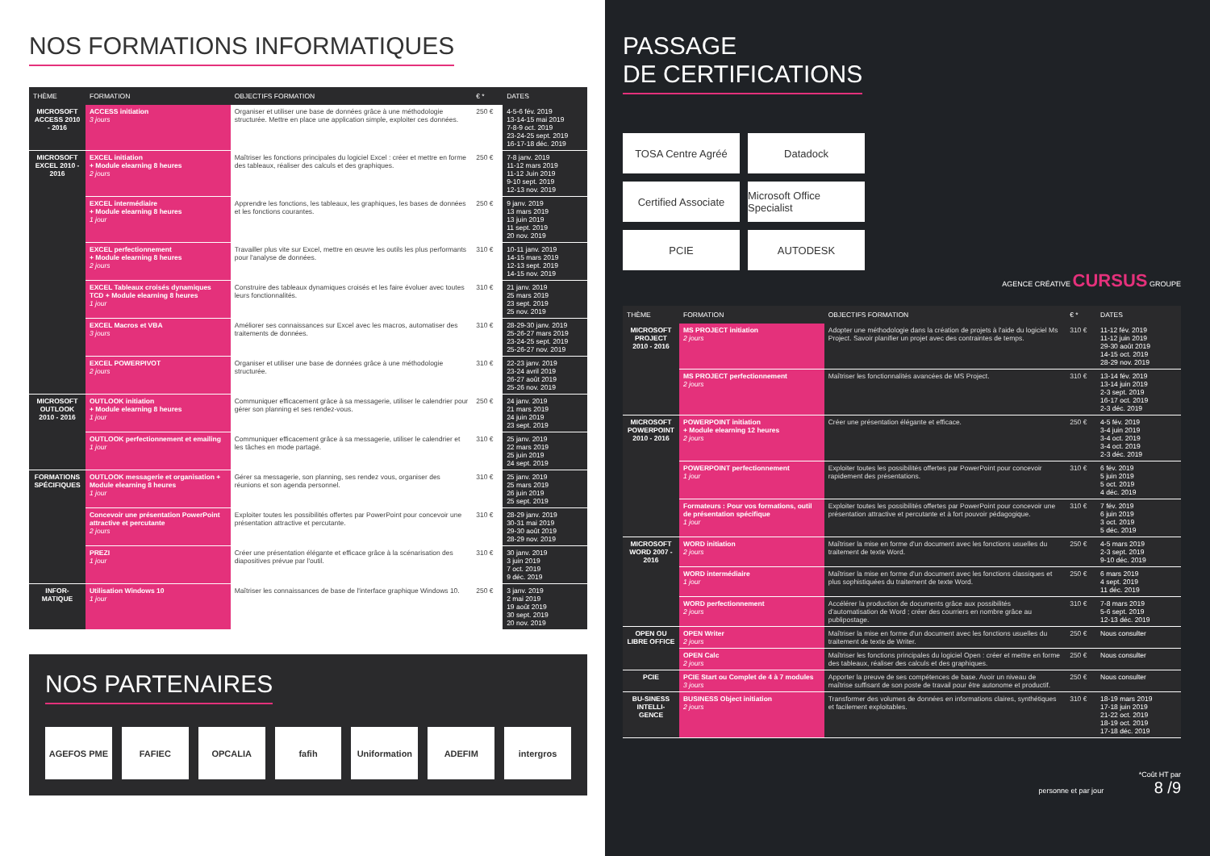NOS FORMATIONS INFORMATIQUES
| THÈME | FORMATION | OBJECTIFS FORMATION | € * | DATES |
| --- | --- | --- | --- | --- |
| MICROSOFT ACCESS 2010 - 2016 | ACCESS initiation 3 jours | Organiser et utiliser une base de données grâce à une méthodologie structurée. Mettre en place une application simple, exploiter ces données. | 250 € | 4-5-6 fév. 2019 13-14-15 mai 2019 7-8-9 oct. 2019 23-24-25 sept. 2019 16-17-18 déc. 2019 |
| MICROSOFT EXCEL 2010 - 2016 | EXCEL initiation + Module elearning 8 heures 2 jours | Maîtriser les fonctions principales du logiciel Excel : créer et mettre en forme des tableaux, réaliser des calculs et des graphiques. | 250 € | 7-8 janv. 2019 11-12 mars 2019 11-12 Juin 2019 9-10 sept. 2019 12-13 nov. 2019 |
| | EXCEL intermédiaire + Module elearning 8 heures 1 jour | Apprendre les fonctions, les tableaux, les graphiques, les bases de données et les fonctions courantes. | 250 € | 9 janv. 2019 13 mars 2019 13 juin 2019 11 sept. 2019 20 nov. 2019 |
| | EXCEL perfectionnement + Module elearning 8 heures 2 jours | Travailler plus vite sur Excel, mettre en œuvre les outils les plus performants pour l'analyse de données. | 310 € | 10-11 janv. 2019 14-15 mars 2019 12-13 sept. 2019 14-15 nov. 2019 |
| | EXCEL Tableaux croisés dynamiques TCD + Module elearning 8 heures 1 jour | Construire des tableaux dynamiques croisés et les faire évoluer avec toutes leurs fonctionnalités. | 310 € | 21 janv. 2019 25 mars 2019 23 sept. 2019 25 nov. 2019 |
| | EXCEL Macros et VBA 3 jours | Améliorer ses connaissances sur Excel avec les macros, automatiser des traitements de données. | 310 € | 28-29-30 janv. 2019 25-26-27 mars 2019 23-24-25 sept. 2019 25-26-27 nov. 2019 |
| | EXCEL POWERPIVOT 2 jours | Organiser et utiliser une base de données grâce à une méthodologie structurée. | 310 € | 22-23 janv. 2019 23-24 avril 2019 26-27 août 2019 25-26 nov. 2019 |
| MICROSOFT OUTLOOK 2010 - 2016 | OUTLOOK initiation + Module elearning 8 heures 1 jour | Communiquer efficacement grâce à sa messagerie, utiliser le calendrier pour gérer son planning et ses rendez-vous. | 250 € | 24 janv. 2019 21 mars 2019 24 juin 2019 23 sept. 2019 |
| | OUTLOOK perfectionnement et emailing 1 jour | Communiquer efficacement grâce à sa messagerie, utiliser le calendrier et les tâches en mode partagé. | 310 € | 25 janv. 2019 22 mars 2019 25 juin 2019 24 sept. 2019 |
| FORMATIONS SPÉCIFIQUES | OUTLOOK messagerie et organisation + Module elearning 8 heures 1 jour | Gérer sa messagerie, son planning, ses rendez vous, organiser des réunions et son agenda personnel. | 310 € | 25 janv. 2019 25 mars 2019 26 juin 2019 25 sept. 2019 |
| | Concevoir une présentation PowerPoint attractive et percutante 2 jours | Exploiter toutes les possibilités offertes par PowerPoint pour concevoir une présentation attractive et percutante. | 310 € | 28-29 janv. 2019 30-31 mai 2019 29-30 août 2019 28-29 nov. 2019 |
| | PREZI 1 jour | Créer une présentation élégante et efficace grâce à la scénarisation des diapositives prévue par l'outil. | 310 € | 30 janv. 2019 3 juin 2019 7 oct. 2019 9 déc. 2019 |
| INFOR-MATIQUE | Utilisation Windows 10 1 jour | Maîtriser les connaissances de base de l'interface graphique Windows 10. | 250 € | 3 janv. 2019 2 mai 2019 19 août 2019 30 sept. 2019 20 nov. 2019 |
NOS PARTENAIRES
AGEFOS PME FAFIEC OPCALIA fafih Uniformation ADEFIM intergros
PASSAGE
DE CERTIFICATIONS
TOSA Centre Agréé
Datadock
Certified Associate
Microsoft Office Specialist
PCIE
AUTODESK
AGENCE CRÉATIVE CURSUS GROUPE
| THÈME | FORMATION | OBJECTIFS FORMATION | € * | DATES |
| --- | --- | --- | --- | --- |
| MICROSOFT PROJECT 2010 - 2016 | MS PROJECT initiation 2 jours | Adopter une méthodologie dans la création de projets à l'aide du logiciel Ms Project. Savoir planifier un projet avec des contraintes de temps. | 310 € | 11-12 fév. 2019 11-12 juin 2019 29-30 août 2019 14-15 oct. 2019 28-29 nov. 2019 |
| | MS PROJECT perfectionnement 2 jours | Maîtriser les fonctionnalités avancées de MS Project. | 310 € | 13-14 fév. 2019 13-14 juin 2019 2-3 sept. 2019 16-17 oct. 2019 2-3 déc. 2019 |
| MICROSOFT POWERPOINT 2010 - 2016 | POWERPOINT initiation + Module elearning 12 heures 2 jours | Créer une présentation élégante et efficace. | 250 € | 4-5 fév. 2019 3-4 juin 2019 3-4 oct. 2019 3-4 oct. 2019 2-3 déc. 2019 |
| | POWERPOINT perfectionnement 1 jour | Exploiter toutes les possibilités offertes par PowerPoint pour concevoir rapidement des présentations. | 310 € | 6 fév. 2019 5 juin 2019 5 oct. 2019 4 déc. 2019 |
| | Formateurs : Pour vos formations, outil de présentation spécifique 1 jour | Exploiter toutes les possibilités offertes par PowerPoint pour concevoir une présentation attractive et percutante et à fort pouvoir pédagogique. | 310 € | 7 fév. 2019 6 juin 2019 3 oct. 2019 5 déc. 2019 |
| MICROSOFT WORD 2007 - 2016 | WORD initiation 2 jours | Maîtriser la mise en forme d'un document avec les fonctions usuelles du traitement de texte Word. | 250 € | 4-5 mars 2019 2-3 sept. 2019 9-10 déc. 2019 |
| | WORD intermédiaire 1 jour | Maîtriser la mise en forme d'un document avec les fonctions classiques et plus sophistiquées du traitement de texte Word. | 250 € | 6 mars 2019 4 sept. 2019 11 déc. 2019 |
| | WORD perfectionnement 2 jours | Accélérer la production de documents grâce aux possibilités d'automatisation de Word ; créer des courriers en nombre grâce au publipostage. | 310 € | 7-8 mars 2019 5-6 sept. 2019 12-13 déc. 2019 |
| OPEN OU LIBRE OFFICE | OPEN Writer 2 jours | Maîtriser la mise en forme d'un document avec les fonctions usuelles du traitement de texte de Writer. | 250 € | Nous consulter |
| | OPEN Calc 2 jours | Maîtriser les fonctions principales du logiciel Open : créer et mettre en forme des tableaux, réaliser des calculs et des graphiques. | 250 € | Nous consulter |
| PCIE | PCIE Start ou Complet de 4 à 7 modules 3 jours | Apporter la preuve de ses compétences de base. Avoir un niveau de maîtrise suffisant de son poste de travail pour être autonome et productif. | 250 € | Nous consulter |
| BU-SINESS INTELLI-GENCE | BUSINESS Object initiation 2 jours | Transformer des volumes de données en informations claires, synthétiques et facilement exploitables. | 310 € | 18-19 mars 2019 17-18 juin 2019 21-22 oct. 2019 18-19 oct. 2019 17-18 déc. 2019 |
*Coût HT par
personne et par jour 8 /9